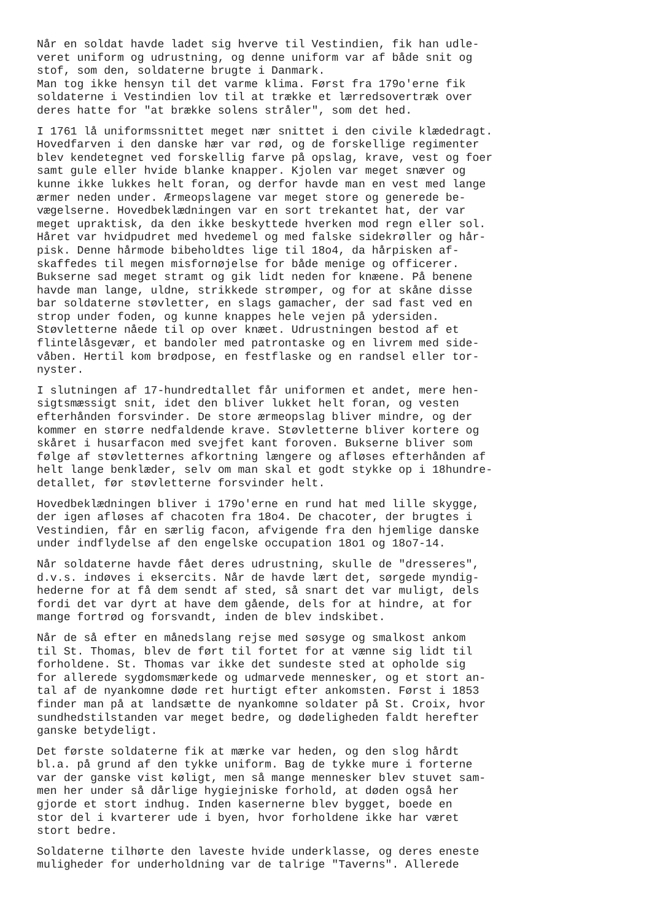Når en soldat havde ladet sig hverve til Vestindien, fik han udle- veret uniform og udrustning, og denne uniform var af både snit og stof, som den, soldaterne brugte i Danmark. Man tog ikke hensyn til det varme klima. Først fra 179o'erne fik soldaterne i Vestindien lov til at trække et lærredsovertræk over deres hatte for "at brække solens stråler", som det hed.
I 1761 lå uniformssnittet meget nær snittet i den civile klædedragt. Hovedfarven i den danske hær var rød, og de forskellige regimenter blev kendetegnet ved forskellig farve på opslag, krave, vest og foer samt gule eller hvide blanke knapper. Kjolen var meget snæver og kunne ikke lukkes helt foran, og derfor havde man en vest med lange ærmer neden under. Ærmeopslagene var meget store og generede be- vægelserne. Hovedbeklædningen var en sort trekantet hat, der var meget upraktisk, da den ikke beskyttede hverken mod regn eller sol. Håret var hvidpudret med hvedemel og med falske sidekrøller og hår- pisk. Denne hårmode bibeholdtes lige til 18o4, da hårpisken af- skaffedes til megen misfornøjelse for både menige og officerer. Bukserne sad meget stramt og gik lidt neden for knæene. På benene havde man lange, uldne, strikkede strømper, og for at skåne disse bar soldaterne støvletter, en slags gamacher, der sad fast ved en strop under foden, og kunne knappes hele vejen på ydersiden. Støvletterne nåede til op over knæet. Udrustningen bestod af et flintelåsgevær, et bandoler med patrontaske og en livrem med side- våben. Hertil kom brødpose, en festflaske og en randsel eller tor- nyster.
I slutningen af 17-hundredtallet får uniformen et andet, mere hen- sigtsmæssigt snit, idet den bliver lukket helt foran, og vesten efterhånden forsvinder. De store ærmeopslag bliver mindre, og der kommer en større nedfaldende krave. Støvletterne bliver kortere og skåret i husarfacon med svejfet kant foroven. Bukserne bliver som følge af støvletternes afkortning længere og afløses efterhånden af helt lange benklæder, selv om man skal et godt stykke op i 18hundre- detallet, før støvletterne forsvinder helt.
Hovedbeklædningen bliver i 179o'erne en rund hat med lille skygge, der igen afløses af chacoten fra 18o4. De chacoter, der brugtes i Vestindien, får en særlig facon, afvigende fra den hjemlige danske under indflydelse af den engelske occupation 18o1 og 18o7-14.
Når soldaterne havde fået deres udrustning, skulle de "dresseres", d.v.s. indøves i eksercits. Når de havde lært det, sørgede myndig- hederne for at få dem sendt af sted, så snart det var muligt, dels fordi det var dyrt at have dem gående, dels for at hindre, at for mange fortrød og forsvandt, inden de blev indskibet.
Når de så efter en månedslang rejse med søsyge og smalkost ankom til St. Thomas, blev de ført til fortet for at vænne sig lidt til forholdene. St. Thomas var ikke det sundeste sted at opholde sig for allerede sygdomsmærkede og udmarvede mennesker, og et stort an- tal af de nyankomne døde ret hurtigt efter ankomsten. Først i 1853 finder man på at landsætte de nyankomne soldater på St. Croix, hvor sundhedstilstanden var meget bedre, og dødeligheden faldt herefter ganske betydeligt.
Det første soldaterne fik at mærke var heden, og den slog hårdt bl.a. på grund af den tykke uniform. Bag de tykke mure i forterne var der ganske vist køligt, men så mange mennesker blev stuvet sam- men her under så dårlige hygiejniske forhold, at døden også her gjorde et stort indhug. Inden kasernerne blev bygget, boede en stor del i kvarterer ude i byen, hvor forholdene ikke har været stort bedre.
Soldaterne tilhørte den laveste hvide underklasse, og deres eneste muligheder for underholdning var de talrige "Taverns". Allerede